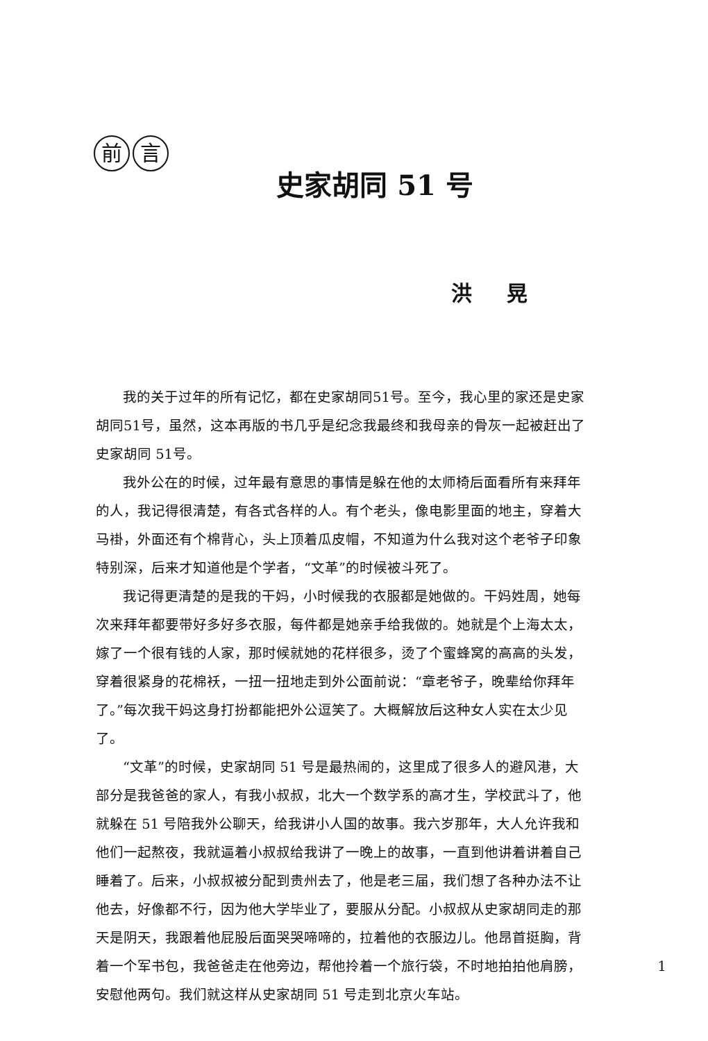前 言
史家胡同 51 号
洪 晃
我的关于过年的所有记忆，都在史家胡同51号。至今，我心里的家还是史家胡同51号，虽然，这本再版的书几乎是纪念我最终和我母亲的骨灰一起被赶出了史家胡同 51号。
我外公在的时候，过年最有意思的事情是躲在他的太师椅后面看所有来拜年的人，我记得很清楚，有各式各样的人。有个老头，像电影里面的地主，穿着大马褂，外面还有个棉背心，头上顶着瓜皮帽，不知道为什么我对这个老爷子印象特别深，后来才知道他是个学者，“文革”的时候被斗死了。
我记得更清楚的是我的干妈，小时候我的衣服都是她做的。干妈姓周，她每次来拜年都要带好多好多衣服，每件都是她亲手给我做的。她就是个上海太太，嫁了一个很有钱的人家，那时候就她的花样很多，烫了个蜜蜂窝的高高的头发，穿着很紧身的花棉袄，一扭一扭地走到外公面前说：“章老爷子，晚辈给你拜年了。”每次我干妈这身打扮都能把外公逗笑了。大概解放后这种女人实在太少见了。
“文革”的时候，史家胡同 51 号是最热闹的，这里成了很多人的避风港，大部分是我爸爸的家人，有我小叔叔，北大一个数学系的高才生，学校武斗了，他就躲在 51 号陪我外公聊天，给我讲小人国的故事。我六岁那年，大人允许我和他们一起熬夜，我就逼着小叔叔给我讲了一晚上的故事，一直到他讲着讲着自己睡着了。后来，小叔叔被分配到贵州去了，他是老三届，我们想了各种办法不让他去，好像都不行，因为他大学毕业了，要服从分配。小叔叔从史家胡同走的那天是阴天，我跟着他屁股后面哭哭啼啼的，拉着他的衣服边儿。他昂首挺胸，背着一个军书包，我爸爸走在他旁边，帮他拎着一个旅行袋，不时地拍拍他肩膀，安慰他两句。我们就这样从史家胡同 51 号走到北京火车站。
1